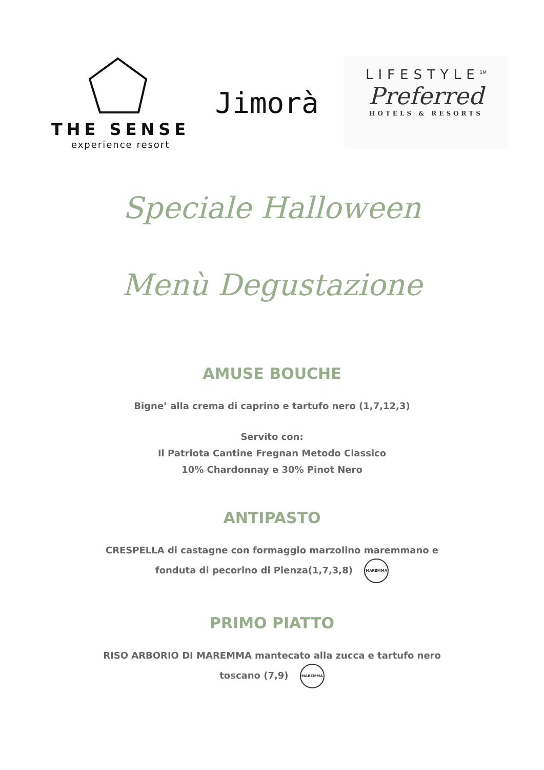THE SENSE
experience resort
Jimorà
LIFESTYLE<sup>SM</sup>
Preferred
HOTELS & RESORTS
Speciale Halloween
Menù Degustazione
AMUSE BOUCHE
Bigne’ alla crema di caprino e tartufo nero (1,7,12,3)
Servito con:
Il Patriota Cantine Fregnan Metodo Classico
10% Chardonnay e 30% Pinot Nero
ANTIPASTO
CRESPELLA di castagne con formaggio marzolino maremmano e
fonduta di pecorino di Pienza(1,7,3,8) MAREMMA
PRIMO PIATTO
RISO ARBORIO DI MAREMMA mantecato alla zucca e tartufo nero
toscano (7,9) MAREMMA